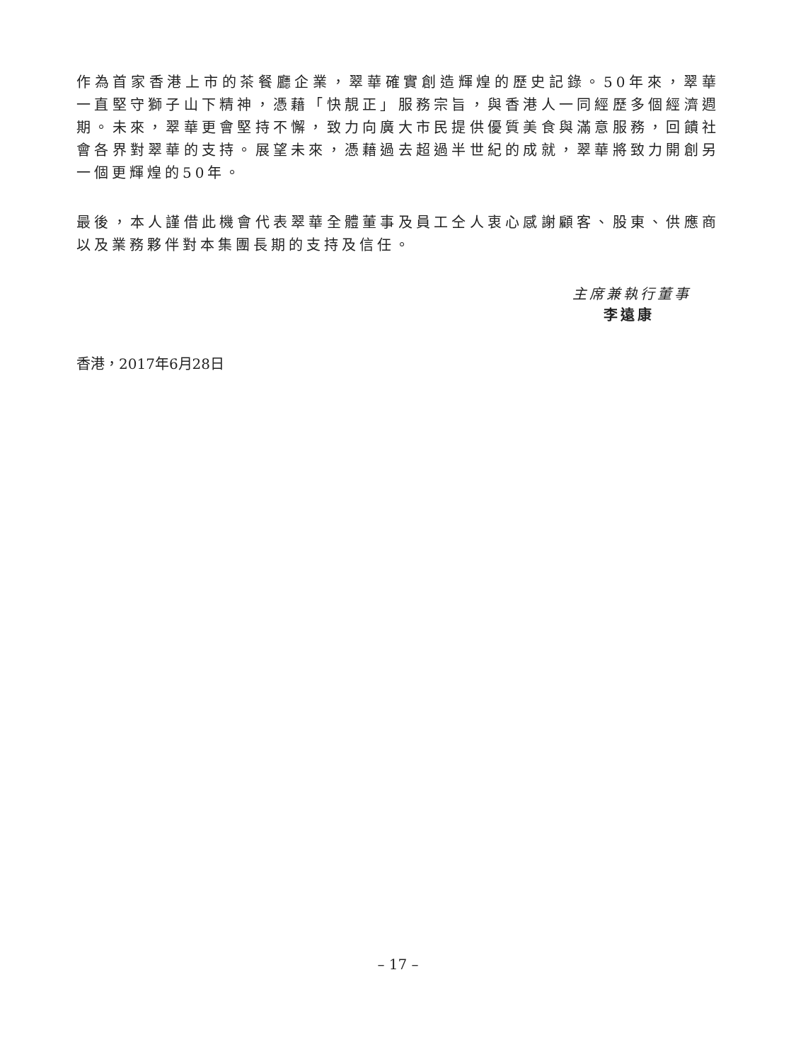作為首家香港上市的茶餐廳企業，翠華確實創造輝煌的歷史記錄。50年來，翠華一直堅守獅子山下精神，憑藉「快靚正」服務宗旨，與香港人一同經歷多個經濟週期。未來，翠華更會堅持不懈，致力向廣大市民提供優質美食與滿意服務，回饋社會各界對翠華的支持。展望未來，憑藉過去超過半世紀的成就，翠華將致力開創另一個更輝煌的50年。
最後，本人謹借此機會代表翠華全體董事及員工仝人衷心感謝顧客、股東、供應商以及業務夥伴對本集團長期的支持及信任。
主席兼執行董事
李遠康
香港，2017年6月28日
– 17 –